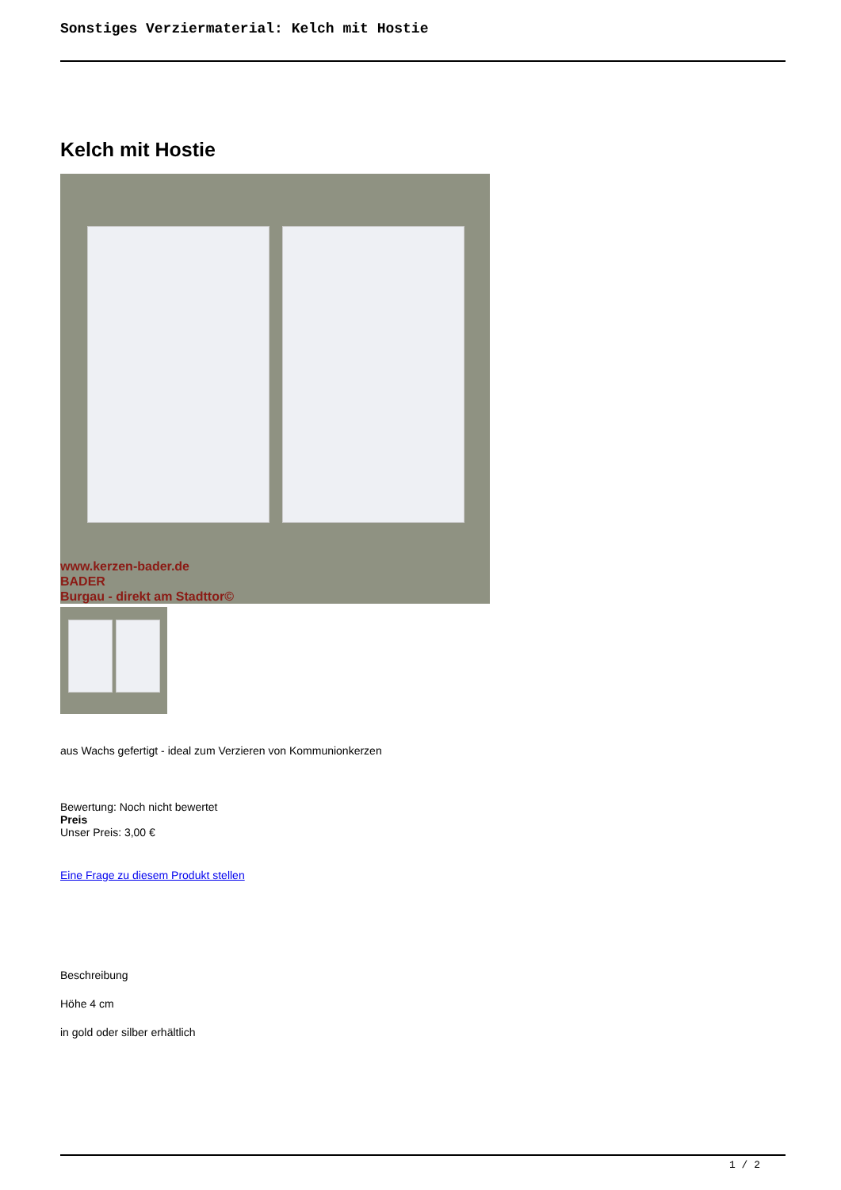Sonstiges Verziermaterial: Kelch mit Hostie
Kelch mit Hostie
www.kerzen-bader.de
BADER
Burgau - direkt am Stadttor©
aus Wachs gefertigt - ideal zum Verzieren von Kommunionkerzen
Bewertung: Noch nicht bewertet
Preis
Unser Preis: 3,00 €
Eine Frage zu diesem Produkt stellen
Beschreibung
Höhe 4 cm
in gold oder silber erhältlich
1 / 2